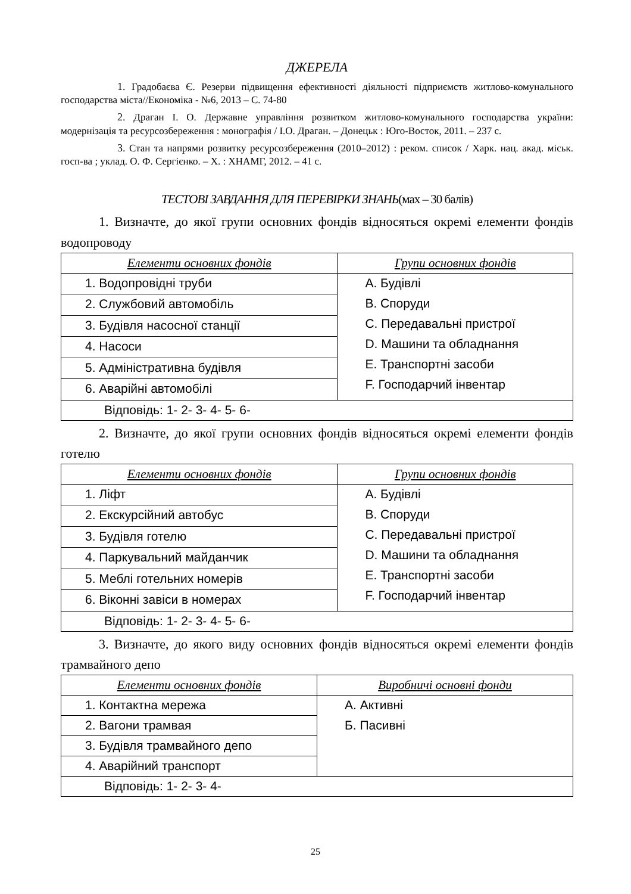ДЖЕРЕЛА
1. Градобаєва Є. Резерви підвищення ефективності діяльності підприємств житлово-комунального господарства міста//Економіка - №6, 2013 – С. 74-80
2. Драган І. О. Державне управління розвитком житлово-комунального господарства україни: модернізація та ресурсозбереження : монографія / І.О. Драган. – Донецьк : Юго-Восток, 2011. – 237 с.
3. Стан та напрями розвитку ресурсозбереження (2010–2012) : реком. список / Харк. нац. акад. міськ. госп-ва ; уклад. О. Ф. Сергієнко. – Х. : ХНАМГ, 2012. – 41 с.
ТЕСТОВІ ЗАВДАННЯ ДЛЯ ПЕРЕВІРКИ ЗНАНЬ(мах – 30 балів)
1. Визначте, до якої групи основних фондів відносяться окремі елементи фондів водопроводу
| Елементи основних фондів | Групи основних фондів |
| --- | --- |
| 1. Водопровідні труби | A. Будівлі B. Споруди C. Передавальні пристрої D. Машини та обладнання E. Транспортні засоби F. Господарчий інвентар |
| 2. Службовий автомобіль | |
| 3. Будівля насосної станції | |
| 4. Насоси | |
| 5. Адміністративна будівля | |
| 6. Аварійні автомобілі | |
| Відповідь: 1- 2- 3- 4- 5- 6- | |
2. Визначте, до якої групи основних фондів відносяться окремі елементи фондів готелю
| Елементи основних фондів | Групи основних фондів |
| --- | --- |
| 1. Ліфт | A. Будівлі B. Споруди C. Передавальні пристрої D. Машини та обладнання E. Транспортні засоби F. Господарчий інвентар |
| 2. Екскурсійний автобус | |
| 3. Будівля готелю | |
| 4. Паркувальний майданчик | |
| 5. Меблі готельних номерів | |
| 6. Віконні завіси в номерах | |
| Відповідь: 1- 2- 3- 4- 5- 6- | |
3. Визначте, до якого виду основних фондів відносяться окремі елементи фондів трамвайного депо
| Елементи основних фондів | Виробничі основні фонди |
| --- | --- |
| 1. Контактна мережа | A. Активні Б. Пасивні |
| 2. Вагони трамвая | |
| 3. Будівля трамвайного депо | |
| 4. Аварійний транспорт | |
| Відповідь: 1- 2- 3- 4- | |
25